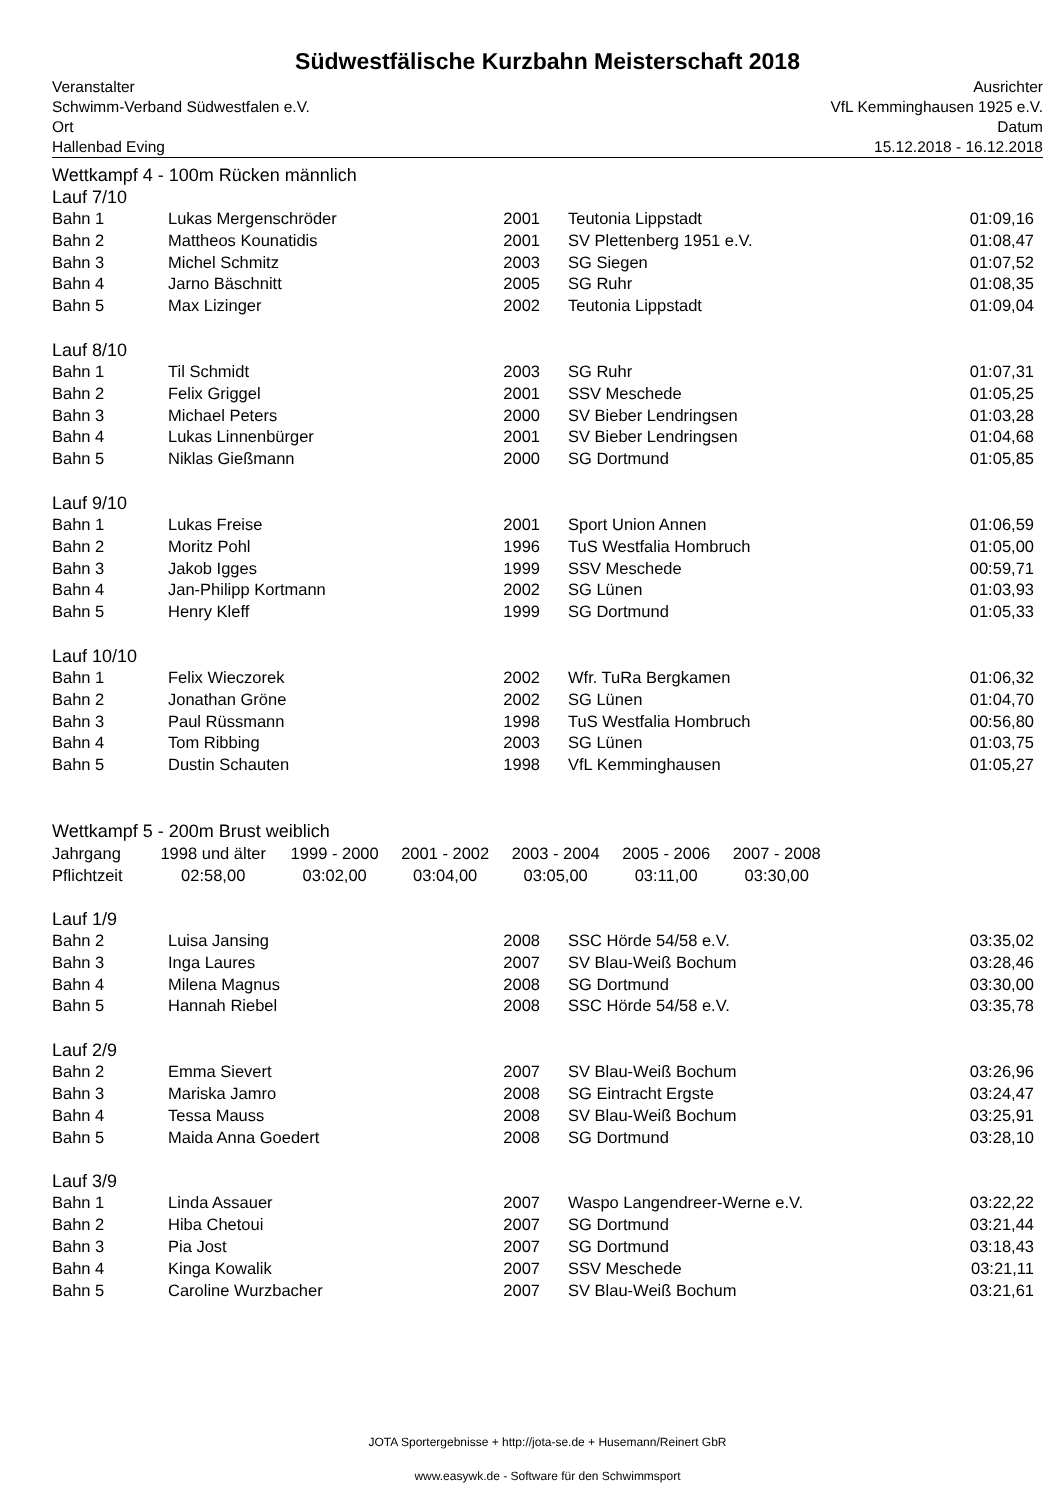Südwestfälische Kurzbahn Meisterschaft 2018
Veranstalter
Schwimm-Verband Südwestfalen e.V.
Ort
Hallenbad Eving
Ausrichter
VfL Kemminghausen 1925 e.V.
Datum
15.12.2018 - 16.12.2018
Wettkampf 4 - 100m Rücken männlich
Lauf 7/10
| Bahn 1 | Lukas Mergenschröder | 2001 | Teutonia Lippstadt | 01:09,16 |
| Bahn 2 | Mattheos Kounatidis | 2001 | SV Plettenberg 1951 e.V. | 01:08,47 |
| Bahn 3 | Michel Schmitz | 2003 | SG Siegen | 01:07,52 |
| Bahn 4 | Jarno Bäschnitt | 2005 | SG Ruhr | 01:08,35 |
| Bahn 5 | Max Lizinger | 2002 | Teutonia Lippstadt | 01:09,04 |
Lauf 8/10
| Bahn 1 | Til Schmidt | 2003 | SG Ruhr | 01:07,31 |
| Bahn 2 | Felix Griggel | 2001 | SSV Meschede | 01:05,25 |
| Bahn 3 | Michael Peters | 2000 | SV Bieber Lendringsen | 01:03,28 |
| Bahn 4 | Lukas Linnenbürger | 2001 | SV Bieber Lendringsen | 01:04,68 |
| Bahn 5 | Niklas Gießmann | 2000 | SG Dortmund | 01:05,85 |
Lauf 9/10
| Bahn 1 | Lukas Freise | 2001 | Sport Union Annen | 01:06,59 |
| Bahn 2 | Moritz Pohl | 1996 | TuS Westfalia Hombruch | 01:05,00 |
| Bahn 3 | Jakob Igges | 1999 | SSV Meschede | 00:59,71 |
| Bahn 4 | Jan-Philipp Kortmann | 2002 | SG Lünen | 01:03,93 |
| Bahn 5 | Henry Kleff | 1999 | SG Dortmund | 01:05,33 |
Lauf 10/10
| Bahn 1 | Felix Wieczorek | 2002 | Wfr. TuRa Bergkamen | 01:06,32 |
| Bahn 2 | Jonathan Gröne | 2002 | SG Lünen | 01:04,70 |
| Bahn 3 | Paul Rüssmann | 1998 | TuS Westfalia Hombruch | 00:56,80 |
| Bahn 4 | Tom Ribbing | 2003 | SG Lünen | 01:03,75 |
| Bahn 5 | Dustin Schauten | 1998 | VfL Kemminghausen | 01:05,27 |
Wettkampf 5 - 200m Brust weiblich
| Jahrgang | 1998 und älter | 1999 - 2000 | 2001 - 2002 | 2003 - 2004 | 2005 - 2006 | 2007 - 2008 |
| Pflichtzeit | 02:58,00 | 03:02,00 | 03:04,00 | 03:05,00 | 03:11,00 | 03:30,00 |
Lauf 1/9
| Bahn 2 | Luisa Jansing | 2008 | SSC Hörde 54/58 e.V. | 03:35,02 |
| Bahn 3 | Inga Laures | 2007 | SV Blau-Weiß Bochum | 03:28,46 |
| Bahn 4 | Milena Magnus | 2008 | SG Dortmund | 03:30,00 |
| Bahn 5 | Hannah Riebel | 2008 | SSC Hörde 54/58 e.V. | 03:35,78 |
Lauf 2/9
| Bahn 2 | Emma Sievert | 2007 | SV Blau-Weiß Bochum | 03:26,96 |
| Bahn 3 | Mariska Jamro | 2008 | SG Eintracht Ergste | 03:24,47 |
| Bahn 4 | Tessa Mauss | 2008 | SV Blau-Weiß Bochum | 03:25,91 |
| Bahn 5 | Maida Anna Goedert | 2008 | SG Dortmund | 03:28,10 |
Lauf 3/9
| Bahn 1 | Linda Assauer | 2007 | Waspo Langendreer-Werne e.V. | 03:22,22 |
| Bahn 2 | Hiba Chetoui | 2007 | SG Dortmund | 03:21,44 |
| Bahn 3 | Pia Jost | 2007 | SG Dortmund | 03:18,43 |
| Bahn 4 | Kinga Kowalik | 2007 | SSV Meschede | 03:21,11 |
| Bahn 5 | Caroline Wurzbacher | 2007 | SV Blau-Weiß Bochum | 03:21,61 |
JOTA Sportergebnisse + http://jota-se.de + Husemann/Reinert GbR
www.easywk.de - Software für den Schwimmsport